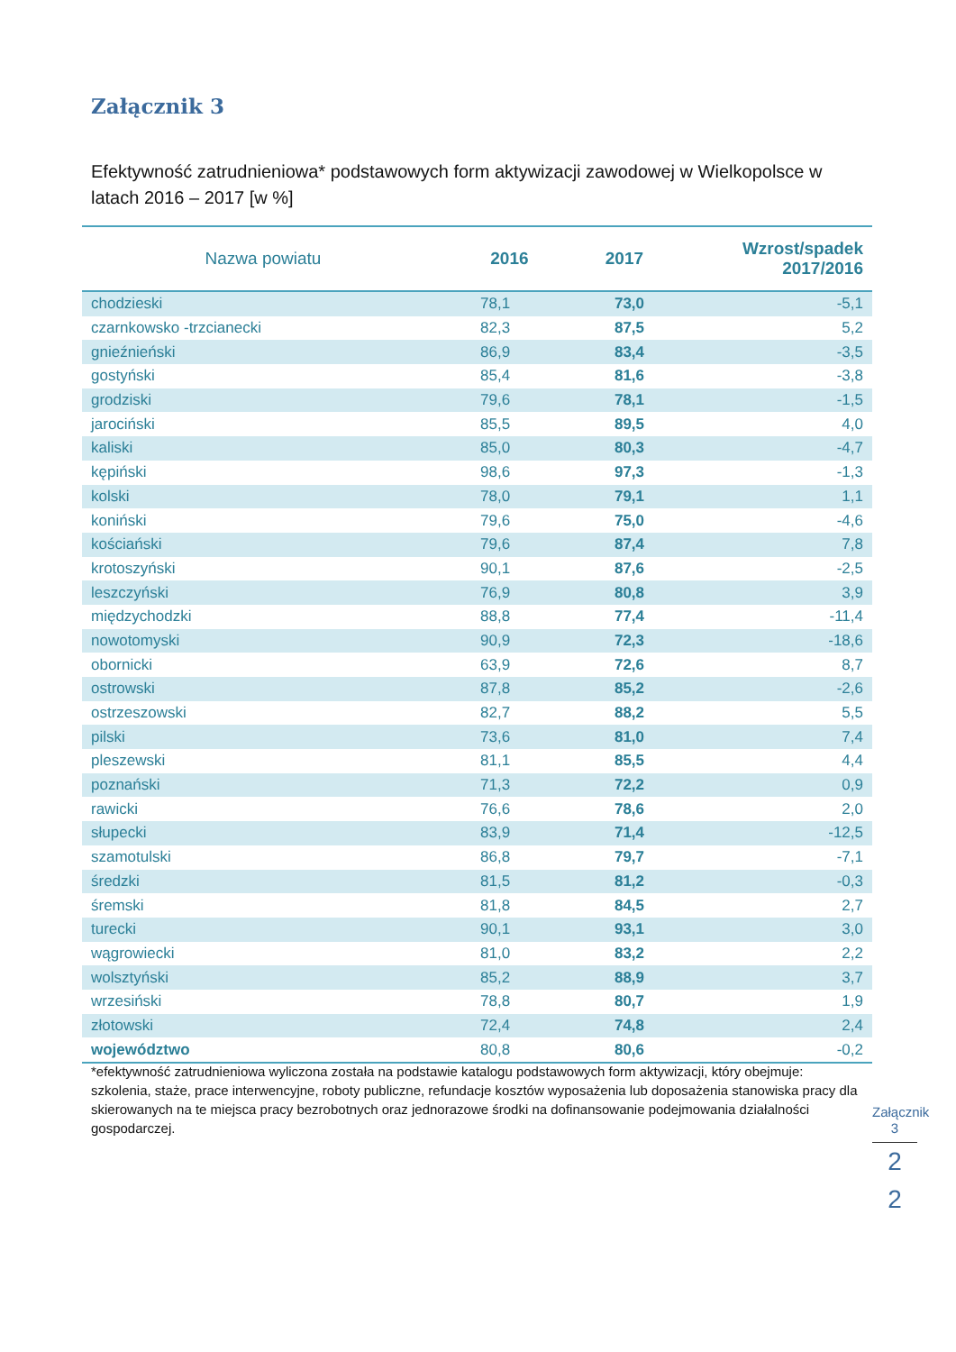Załącznik 3
Efektywność zatrudnieniowa* podstawowych form aktywizacji zawodowej w Wielkopolsce w latach 2016 – 2017 [w %]
| Nazwa powiatu | 2016 | 2017 | Wzrost/spadek 2017/2016 |
| --- | --- | --- | --- |
| chodzieski | 78,1 | 73,0 | -5,1 |
| czarnkowsko -trzcianecki | 82,3 | 87,5 | 5,2 |
| gnieźnieński | 86,9 | 83,4 | -3,5 |
| gostyński | 85,4 | 81,6 | -3,8 |
| grodziski | 79,6 | 78,1 | -1,5 |
| jarociński | 85,5 | 89,5 | 4,0 |
| kaliski | 85,0 | 80,3 | -4,7 |
| kępiński | 98,6 | 97,3 | -1,3 |
| kolski | 78,0 | 79,1 | 1,1 |
| koniński | 79,6 | 75,0 | -4,6 |
| kościański | 79,6 | 87,4 | 7,8 |
| krotoszyński | 90,1 | 87,6 | -2,5 |
| leszczyński | 76,9 | 80,8 | 3,9 |
| międzychodzki | 88,8 | 77,4 | -11,4 |
| nowotomyski | 90,9 | 72,3 | -18,6 |
| obornicki | 63,9 | 72,6 | 8,7 |
| ostrowski | 87,8 | 85,2 | -2,6 |
| ostrzeszowski | 82,7 | 88,2 | 5,5 |
| pilski | 73,6 | 81,0 | 7,4 |
| pleszewski | 81,1 | 85,5 | 4,4 |
| poznański | 71,3 | 72,2 | 0,9 |
| rawicki | 76,6 | 78,6 | 2,0 |
| słupecki | 83,9 | 71,4 | -12,5 |
| szamotulski | 86,8 | 79,7 | -7,1 |
| średzki | 81,5 | 81,2 | -0,3 |
| śremski | 81,8 | 84,5 | 2,7 |
| turecki | 90,1 | 93,1 | 3,0 |
| wągrowiecki | 81,0 | 83,2 | 2,2 |
| wolsztyński | 85,2 | 88,9 | 3,7 |
| wrzesiński | 78,8 | 80,7 | 1,9 |
| złotowski | 72,4 | 74,8 | 2,4 |
| województwo | 80,8 | 80,6 | -0,2 |
*efektywność zatrudnieniowa wyliczona została na podstawie katalogu podstawowych form aktywizacji, który obejmuje: szkolenia, staże, prace interwencyjne, roboty publiczne, refundacje kosztów wyposażenia lub doposażenia stanowiska pracy dla skierowanych na te miejsca pracy bezrobotnych oraz jednorazowe środki na dofinansowanie podejmowania działalności gospodarczej.
Załącznik 3
2
2